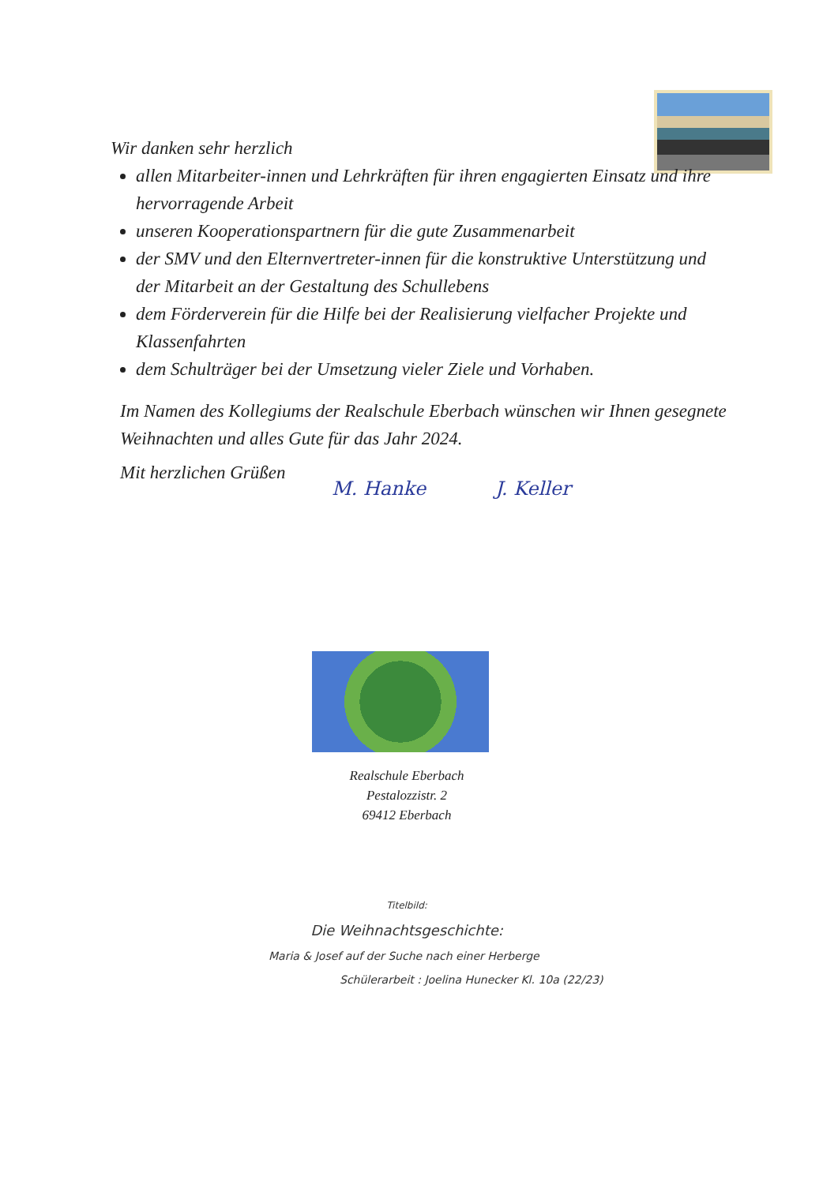Wir danken sehr herzlich
allen Mitarbeiter-innen und Lehrkräften für ihren engagierten Einsatz und ihre hervorragende Arbeit
unseren Kooperationspartnern für die gute Zusammenarbeit
der SMV und den Elternvertreter-innen für die konstruktive Unterstützung und der Mitarbeit an der Gestaltung des Schullebens
dem Förderverein für die Hilfe bei der Realisierung vielfacher Projekte und Klassenfahrten
dem Schulträger bei der Umsetzung vieler Ziele und Vorhaben.
Im Namen des Kollegiums der Realschule Eberbach wünschen wir Ihnen gesegnete Weihnachten und alles Gute für das Jahr 2024.
Mit herzlichen Grüßen
M. Hanke J. Keller
Realschule Eberbach
Pestalozzistr. 2
69412 Eberbach
Titelbild:
Die Weihnachtsgeschichte:
Maria & Josef auf der Suche nach einer Herberge
Schülerarbeit : Joelina Hunecker Kl. 10a (22/23)